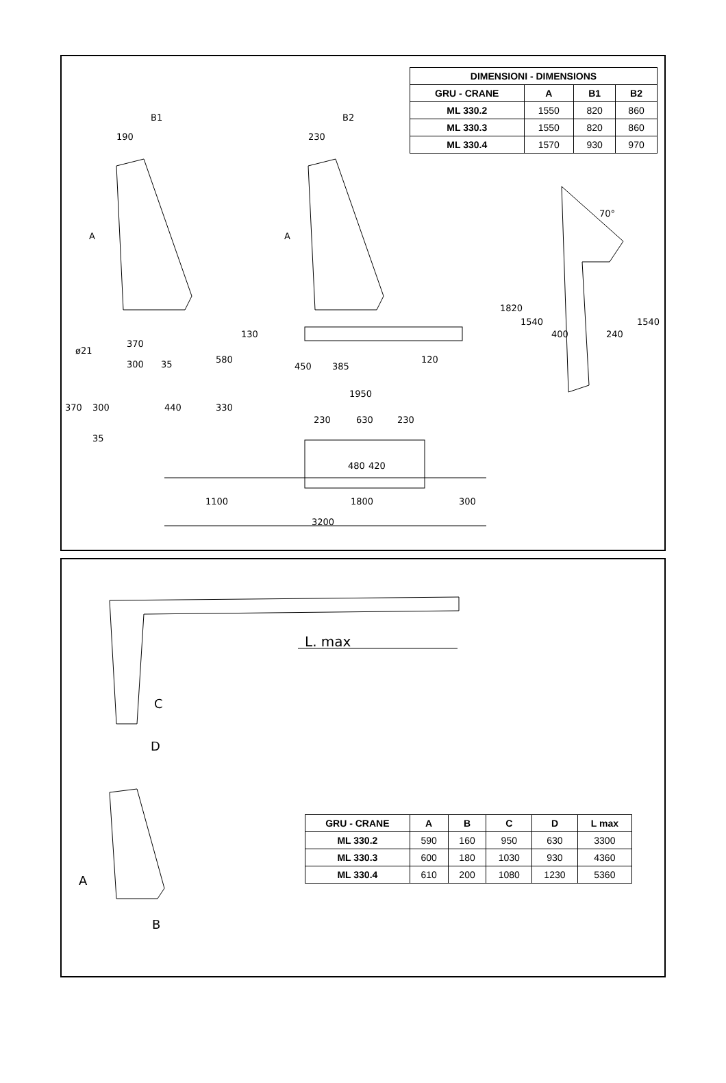| DIMENSIONI - DIMENSIONS | | | |
| --- | --- | --- | --- |
| GRU - CRANE | A | B1 | B2 |
| ML 330.2 | 1550 | 820 | 860 |
| ML 330.3 | 1550 | 820 | 860 |
| ML 330.4 | 1570 | 930 | 970 |
B1 B2
190 230
A A
70°
1820
1540
400 240
1540
ø21
370
300 35
130
580
450 385
120
370 300 440
35
1950
330
230 630 230
480 420
1100 1800 300
3200
L. max
C
D
A
B
| GRU - CRANE | A | B | C | D | L max |
| --- | --- | --- | --- | --- | --- |
| ML 330.2 | 590 | 160 | 950 | 630 | 3300 |
| ML 330.3 | 600 | 180 | 1030 | 930 | 4360 |
| ML 330.4 | 610 | 200 | 1080 | 1230 | 5360 |